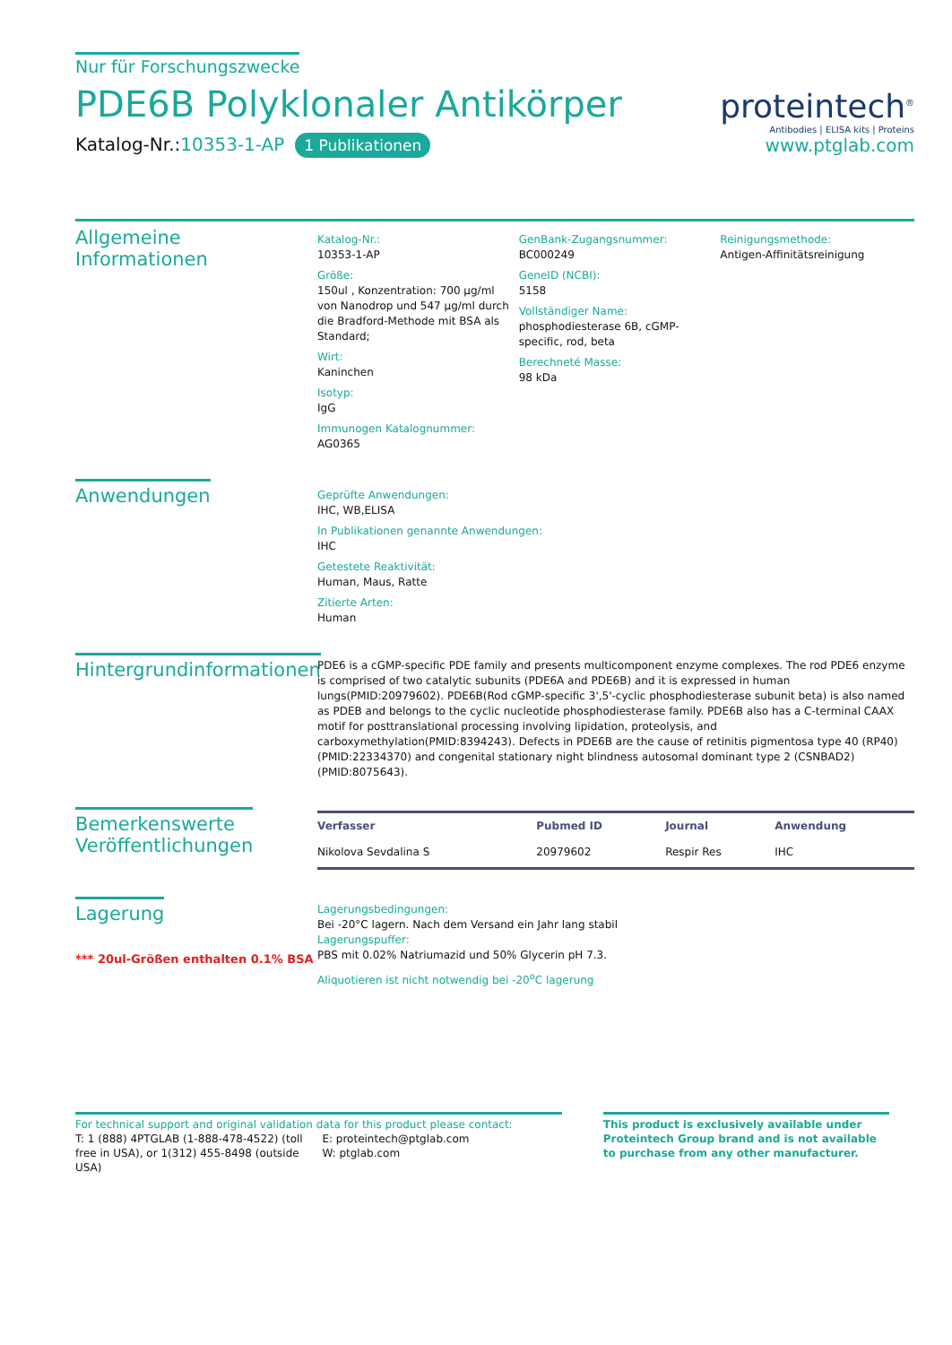Nur für Forschungszwecke
PDE6B Polyklonaler Antikörper
Katalog-Nr.:10353-1-AP 1 Publikationen
proteintech<sup>®</sup>
Antibodies | ELISA kits | Proteins
www.ptglab.com
Allgemeine Informationen
Katalog-Nr.:
10353-1-AP
Größe:
150ul , Konzentration: 700 μg/ml von Nanodrop und 547 μg/ml durch die Bradford-Methode mit BSA als Standard;
Wirt:
Kaninchen
Isotyp:
IgG
Immunogen Katalognummer:
AG0365
GenBank-Zugangsnummer:
BC000249
GeneID (NCBI):
5158
Vollständiger Name:
phosphodiesterase 6B, cGMP-specific, rod, beta
Berechneté Masse:
98 kDa
Reinigungsmethode:
Antigen-Affinitätsreinigung
Anwendungen
Geprüfte Anwendungen:
IHC, WB,ELISA
In Publikationen genannte Anwendungen:
IHC
Getestete Reaktivität:
Human, Maus, Ratte
Zitierte Arten:
Human
Hintergrundinformationen
PDE6 is a cGMP-specific PDE family and presents multicomponent enzyme complexes. The rod PDE6 enzyme is comprised of two catalytic subunits (PDE6A and PDE6B) and it is expressed in human lungs(PMID:20979602). PDE6B(Rod cGMP-specific 3',5'-cyclic phosphodiesterase subunit beta) is also named as PDEB and belongs to the cyclic nucleotide phosphodiesterase family. PDE6B also has a C-terminal CAAX motif for posttranslational processing involving lipidation, proteolysis, and carboxymethylation(PMID:8394243). Defects in PDE6B are the cause of retinitis pigmentosa type 40 (RP40)(PMID:22334370) and congenital stationary night blindness autosomal dominant type 2 (CSNBAD2)(PMID:8075643).
Bemerkenswerte
Veröffentlichungen
| Verfasser | Pubmed ID | Journal | Anwendung |
| --- | --- | --- | --- |
| Nikolova Sevdalina S | 20979602 | Respir Res | IHC |
Lagerung
*** 20ul-Größen enthalten 0.1% BSA
Lagerungsbedingungen:
Bei -20°C lagern. Nach dem Versand ein Jahr lang stabil
Lagerungspuffer:
PBS mit 0.02% Natriumazid und 50% Glycerin pH 7.3.
Aliquotieren ist nicht notwendig bei -20<sup>o</sup>C lagerung
For technical support and original validation data for this product please contact:
T: 1 (888) 4PTGLAB (1-888-478-4522) (toll free in USA), or 1(312) 455-8498 (outside USA)
E: proteintech@ptglab.com
W: ptglab.com
This product is exclusively available under Proteintech Group brand and is not available to purchase from any other manufacturer.